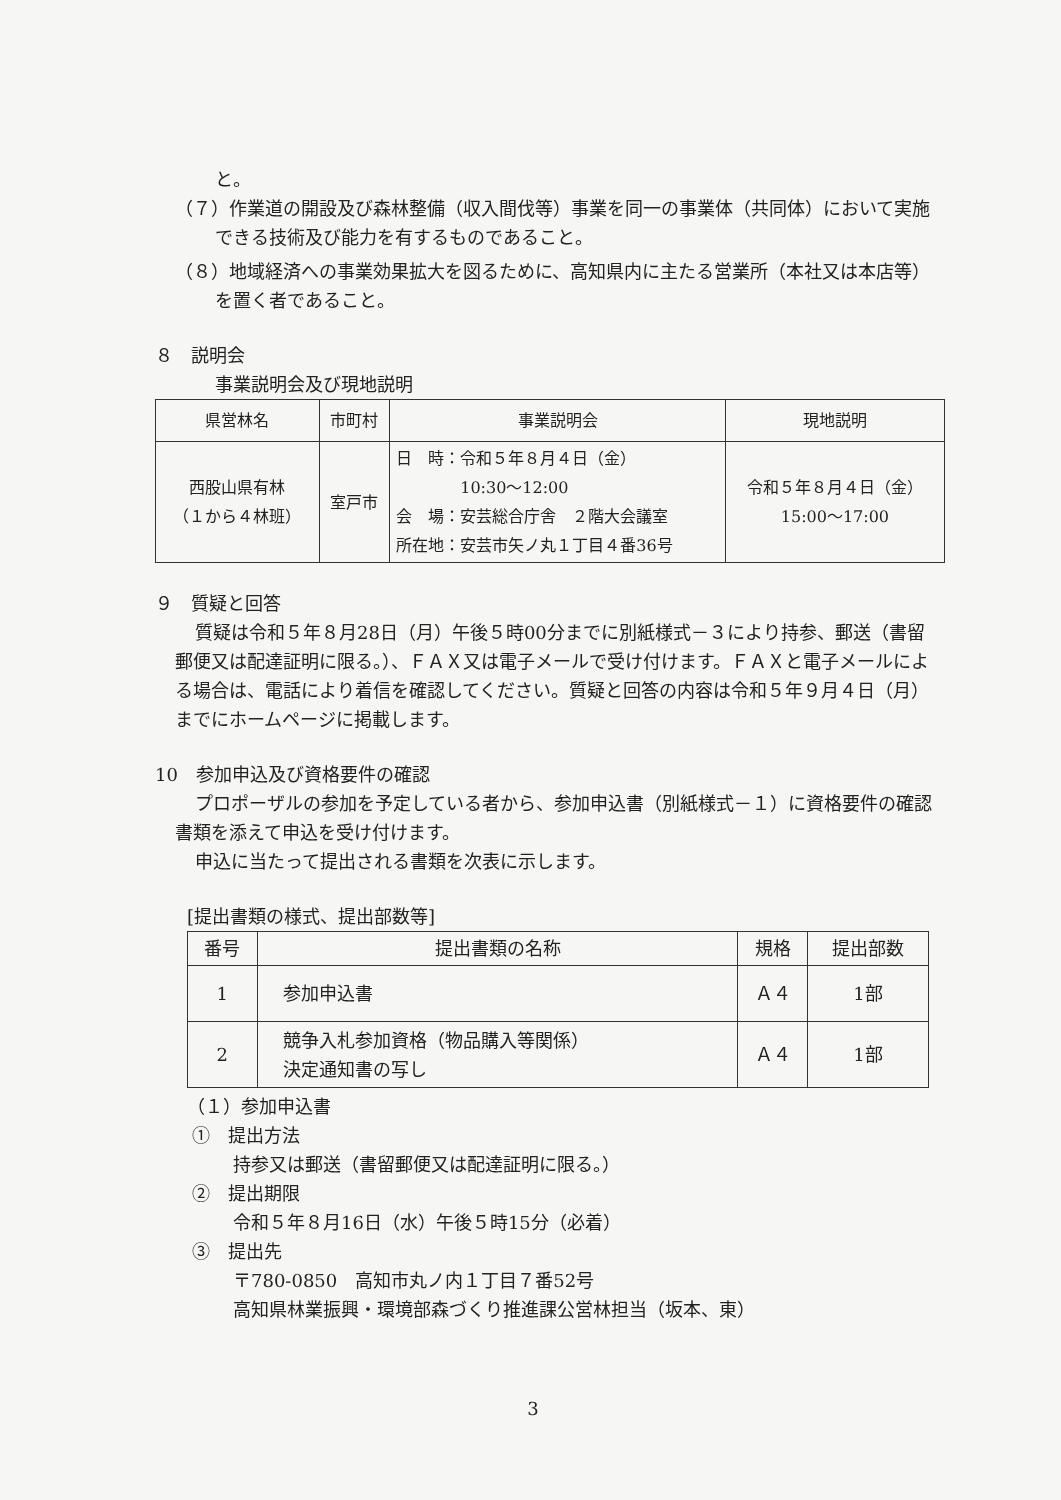と。
（７）作業道の開設及び森林整備（収入間伐等）事業を同一の事業体（共同体）において実施できる技術及び能力を有するものであること。
（８）地域経済への事業効果拡大を図るために、高知県内に主たる営業所（本社又は本店等）を置く者であること。
８　説明会
事業説明会及び現地説明
| 県営林名 | 市町村 | 事業説明会 | 現地説明 |
| --- | --- | --- | --- |
| 西股山県有林 （１から４林班） | 室戸市 | 日 時：令和５年８月４日（金） 10:30～12:00 会 場：安芸総合庁舎 ２階大会議室 所在地：安芸市矢ノ丸１丁目４番36号 | 令和５年８月４日（金） 15:00～17:00 |
９　質疑と回答
質疑は令和５年８月28日（月）午後５時00分までに別紙様式－３により持参、郵送（書留郵便又は配達証明に限る。）、ＦＡＸ又は電子メールで受け付けます。ＦＡＸと電子メールによる場合は、電話により着信を確認してください。質疑と回答の内容は令和５年９月４日（月）までにホームページに掲載します。
10　参加申込及び資格要件の確認
プロポーザルの参加を予定している者から、参加申込書（別紙様式－１）に資格要件の確認書類を添えて申込を受け付けます。
申込に当たって提出される書類を次表に示します。
[提出書類の様式、提出部数等]
| 番号 | 提出書類の名称 | 規格 | 提出部数 |
| --- | --- | --- | --- |
| 1 | 参加申込書 | Ａ４ | 1部 |
| 2 | 競争入札参加資格（物品購入等関係） 決定通知書の写し | Ａ４ | 1部 |
（１）参加申込書
①　提出方法
持参又は郵送（書留郵便又は配達証明に限る。）
②　提出期限
令和５年８月16日（水）午後５時15分（必着）
③　提出先
〒780-0850　高知市丸ノ内１丁目７番52号
高知県林業振興・環境部森づくり推進課公営林担当（坂本、東）
3